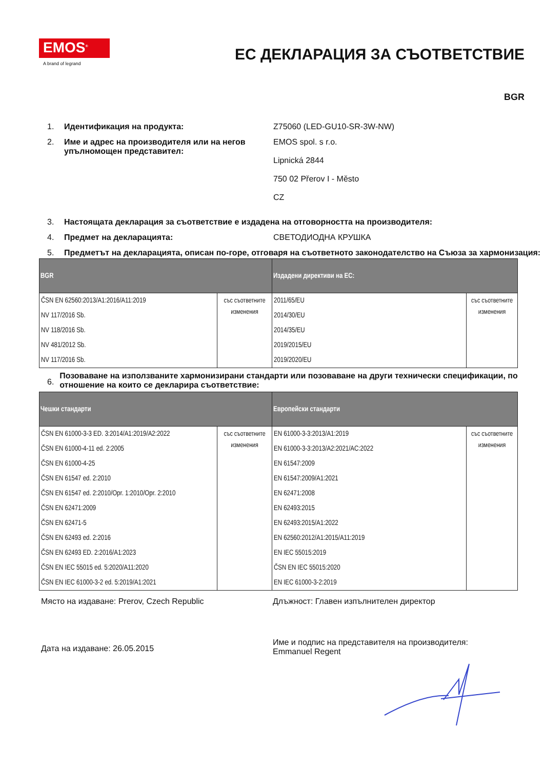EMOS<sup>®</sup>
A brand of legrand
ЕС ДЕКЛАРАЦИЯ ЗА СЪОТВЕТСТВИЕ
BGR
1. Идентификация на продукта: Z75060 (LED-GU10-SR-3W-NW)
2. Име и адрес на производителя или на негов упълномощен представител:
EMOS spol. s r.o.
Lipnická 2844
750 02 Přerov I - Město
CZ
3. Настоящата декларация за съответствие е издадена на отговорността на производителя:
4. Предмет на декларацията: СВЕТОДИОДНА КРУШКА
5. Предметът на декларацията, описан по-горе, отговаря на съответното законодателство на Съюза за хармонизация:
| BGR | | Издадени директиви на ЕС: | |
| --- | --- | --- | --- |
| ČSN EN 62560:2013/A1:2016/A11:2019 NV 117/2016 Sb. NV 118/2016 Sb. NV 481/2012 Sb. NV 117/2016 Sb. | със съответните изменения | 2011/65/EU 2014/30/EU 2014/35/EU 2019/2015/EU 2019/2020/EU | със съответните изменения |
6.
Позоваване на използваните хармонизирани стандарти или позоваване на други технически спецификации, по отношение на които се декларира съответствие:
| Чешки стандарти | | Европейски стандарти | |
| --- | --- | --- | --- |
| ČSN EN 61000-3-3 ED. 3:2014/A1:2019/A2:2022 ČSN EN 61000-4-11 ed. 2:2005 ČSN EN 61000-4-25 ČSN EN 61547 ed. 2:2010 ČSN EN 61547 ed. 2:2010/Opr. 1:2010/Opr. 2:2010 ČSN EN 62471:2009 ČSN EN 62471-5 ČSN EN 62493 ed. 2:2016 ČSN EN 62493 ED. 2:2016/A1:2023 ČSN EN IEC 55015 ed. 5:2020/A11:2020 ČSN EN IEC 61000-3-2 ed. 5:2019/A1:2021 | със съответните изменения | EN 61000-3-3:2013/A1:2019 EN 61000-3-3:2013/A2:2021/AC:2022 EN 61547:2009 EN 61547:2009/A1:2021 EN 62471:2008 EN 62493:2015 EN 62493:2015/A1:2022 EN 62560:2012/A1:2015/A11:2019 EN IEC 55015:2019 ČSN EN IEC 55015:2020 EN IEC 61000-3-2:2019 | със съответните изменения |
Място на издаване: Prerov, Czech Republic Длъжност: Главен изпълнителен директор
Дата на издаване: 26.05.2015
Име и подпис на представителя на производителя:
Emmanuel Regent